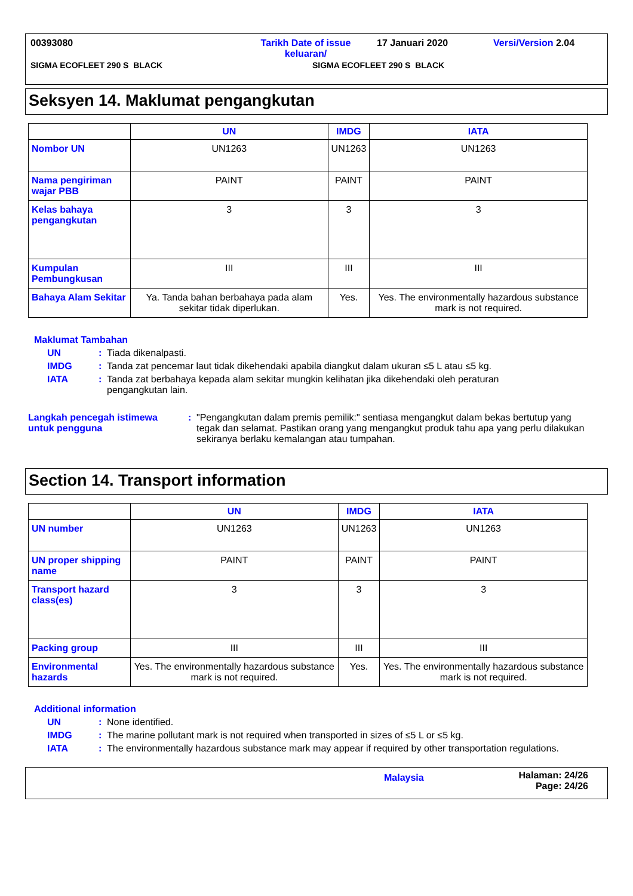00393080 Tarikh Date of issue
keluaran/ 17 Januari 2020 Versi/Version 2.04
SIGMA ECOFLEET 290 S BLACK SIGMA ECOFLEET 290 S BLACK
Seksyen 14. Maklumat pengangkutan
| | UN | IMDG | IATA |
| --- | --- | --- | --- |
| Nombor UN | UN1263 | UN1263 | UN1263 |
| Nama pengiriman wajar PBB | PAINT | PAINT | PAINT |
| Kelas bahaya pengangkutan | 3 | 3 | 3 |
| Kumpulan Pembungkusan | III | III | III |
| Bahaya Alam Sekitar | Ya. Tanda bahan berbahaya pada alam sekitar tidak diperlukan. | Yes. | Yes. The environmentally hazardous substance mark is not required. |
Maklumat Tambahan
UN: Tiada dikenalpasti.
IMDG: Tanda zat pencemar laut tidak dikehendaki apabila diangkut dalam ukuran ≤5 L atau ≤5 kg.
IATA: Tanda zat berbahaya kepada alam sekitar mungkin kelihatan jika dikehendaki oleh peraturan pengangkutan lain.
Langkah pencegah istimewa untuk pengguna: "Pengangkutan dalam premis pemilik:" sentiasa mengangkut dalam bekas bertutup yang tegak dan selamat. Pastikan orang yang mengangkut produk tahu apa yang perlu dilakukan sekiranya berlaku kemalangan atau tumpahan.
Section 14. Transport information
| | UN | IMDG | IATA |
| --- | --- | --- | --- |
| UN number | UN1263 | UN1263 | UN1263 |
| UN proper shipping name | PAINT | PAINT | PAINT |
| Transport hazard class(es) | 3 | 3 | 3 |
| Packing group | III | III | III |
| Environmental hazards | Yes. The environmentally hazardous substance mark is not required. | Yes. | Yes. The environmentally hazardous substance mark is not required. |
Additional information
UN: None identified.
IMDG: The marine pollutant mark is not required when transported in sizes of ≤5 L or ≤5 kg.
IATA: The environmentally hazardous substance mark may appear if required by other transportation regulations.
Malaysia Halaman: 24/26
Page: 24/26